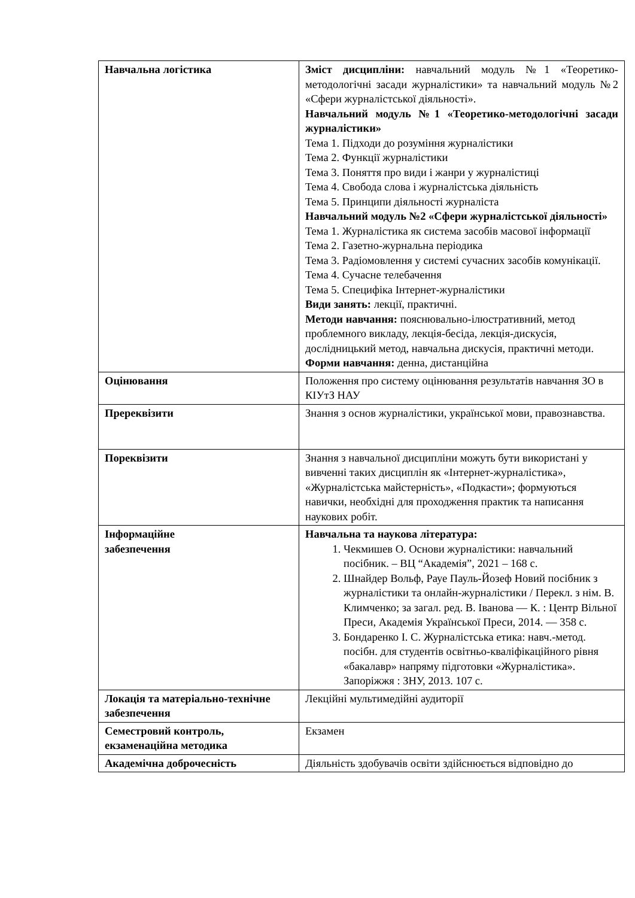| Навчальна логістика | Зміст дисципліни: навчальний модуль №1 «Теоретико-методологічні засади журналістики» та навчальний модуль №2 «Сфери журналістської діяльності». Навчальний модуль №1 «Теоретико-методологічні засади журналістики» Тема 1. Підходи до розуміння журналістики Тема 2. Функції журналістики Тема 3. Поняття про види і жанри у журналістиці Тема 4. Свобода слова і журналістська діяльність Тема 5. Принципи діяльності журналіста Навчальний модуль №2 «Сфери журналістської діяльності» Тема 1. Журналістика як система засобів масової інформації Тема 2. Газетно-журнальна періодика Тема 3. Радіомовлення у системі сучасних засобів комунікації. Тема 4. Сучасне телебачення Тема 5. Специфіка Інтернет-журналістики Види занять: лекції, практичні. Методи навчання: пояснювально-ілюстративний, метод проблемного викладу, лекція-бесіда, лекція-дискусія, дослідницький метод, навчальна дискусія, практичні методи. Форми навчання: денна, дистанційна |
| Оцінювання | Положення про систему оцінювання результатів навчання ЗО в КІУтЗ НАУ |
| Пререквізити | Знання з основ журналістики, української мови, правознавства. |
| Пореквізити | Знання з навчальної дисципліни можуть бути використані у вивченні таких дисциплін як «Інтернет-журналістика», «Журналістська майстерність», «Подкасти»; формуються навички, необхідні для проходження практик та написання наукових робіт. |
| Інформаційне забезпечення | Навчальна та наукова література: 1. Чекмишев О. Основи журналістики: навчальний посібник. – ВЦ “Академія”, 2021 – 168 с. 2. Шнайдер Вольф, Рауе Пауль-Йозеф Новий посібник з журналістики та онлайн-журналістики / Перекл. з нім. В. Климченко; за загал. ред. В. Іванова — К. : Центр Вільної Преси, Академія Української Преси, 2014. — 358 с. 3. Бондаренко І. С. Журналістська етика: навч.-метод. посібн. для студентів освітньо-кваліфікаційного рівня «бакалавр» напряму підготовки «Журналістика». Запоріжжя : ЗНУ, 2013. 107 с. |
| Локація та матеріально-технічне забезпечення | Лекційні мультимедійні аудиторії |
| Семестровий контроль, екзаменаційна методика | Екзамен |
| Академічна доброчесність | Діяльність здобувачів освіти здійснюється відповідно до |